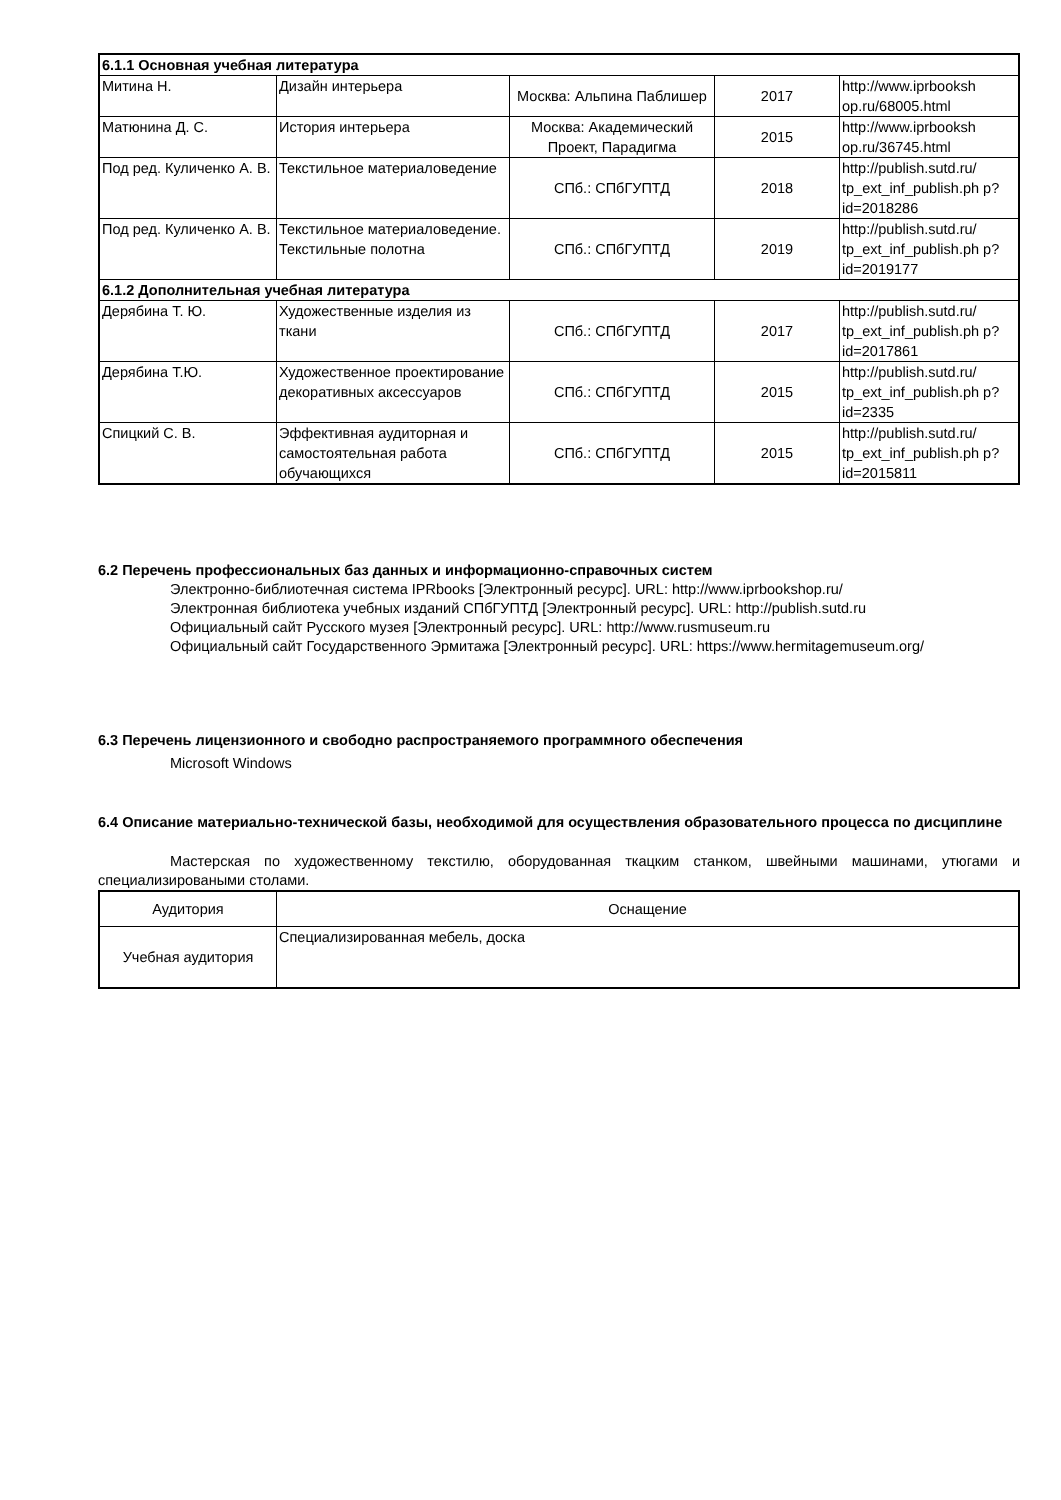| 6.1.1 Основная учебная литература | | | | |
| Митина Н. | Дизайн интерьера | Москва: Альпина Паблишер | 2017 | http://www.iprbooksh op.ru/68005.html |
| Матюнина Д. С. | История интерьера | Москва: Академический Проект, Парадигма | 2015 | http://www.iprbooksh op.ru/36745.html |
| Под ред. Куличенко А. В. | Текстильное материаловедение | СПб.: СПбГУПТД | 2018 | http://publish.sutd.ru/ tp_ext_inf_publish.ph p?id=2018286 |
| Под ред. Куличенко А. В. | Текстильное материаловедение. Текстильные полотна | СПб.: СПбГУПТД | 2019 | http://publish.sutd.ru/ tp_ext_inf_publish.ph p?id=2019177 |
| 6.1.2 Дополнительная учебная литература | | | | |
| Дерябина Т. Ю. | Художественные изделия из ткани | СПб.: СПбГУПТД | 2017 | http://publish.sutd.ru/ tp_ext_inf_publish.ph p?id=2017861 |
| Дерябина Т.Ю. | Художественное проектирование декоративных аксессуаров | СПб.: СПбГУПТД | 2015 | http://publish.sutd.ru/ tp_ext_inf_publish.ph p?id=2335 |
| Спицкий С. В. | Эффективная аудиторная и самостоятельная работа обучающихся | СПб.: СПбГУПТД | 2015 | http://publish.sutd.ru/ tp_ext_inf_publish.ph p?id=2015811 |
6.2 Перечень профессиональных баз данных и информационно-справочных систем
Электронно-библиотечная система IPRbooks [Электронный ресурс]. URL: http://www.iprbookshop.ru/
Электронная библиотека учебных изданий СПбГУПТД [Электронный ресурс]. URL: http://publish.sutd.ru
Официальный сайт Русского музея [Электронный ресурс]. URL: http://www.rusmuseum.ru
Официальный сайт Государственного Эрмитажа [Электронный ресурс]. URL: https://www.hermitagemuseum.org/
6.3 Перечень лицензионного и свободно распространяемого программного обеспечения
Microsoft Windows
6.4 Описание материально-технической базы, необходимой для осуществления образовательного процесса по дисциплине
Мастерская по художественному текстилю, оборудованная ткацким станком, швейными машинами, утюгами и специализироваными столами.
| Аудитория | Оснащение |
| --- | --- |
| Учебная аудитория | Специализированная мебель, доска |